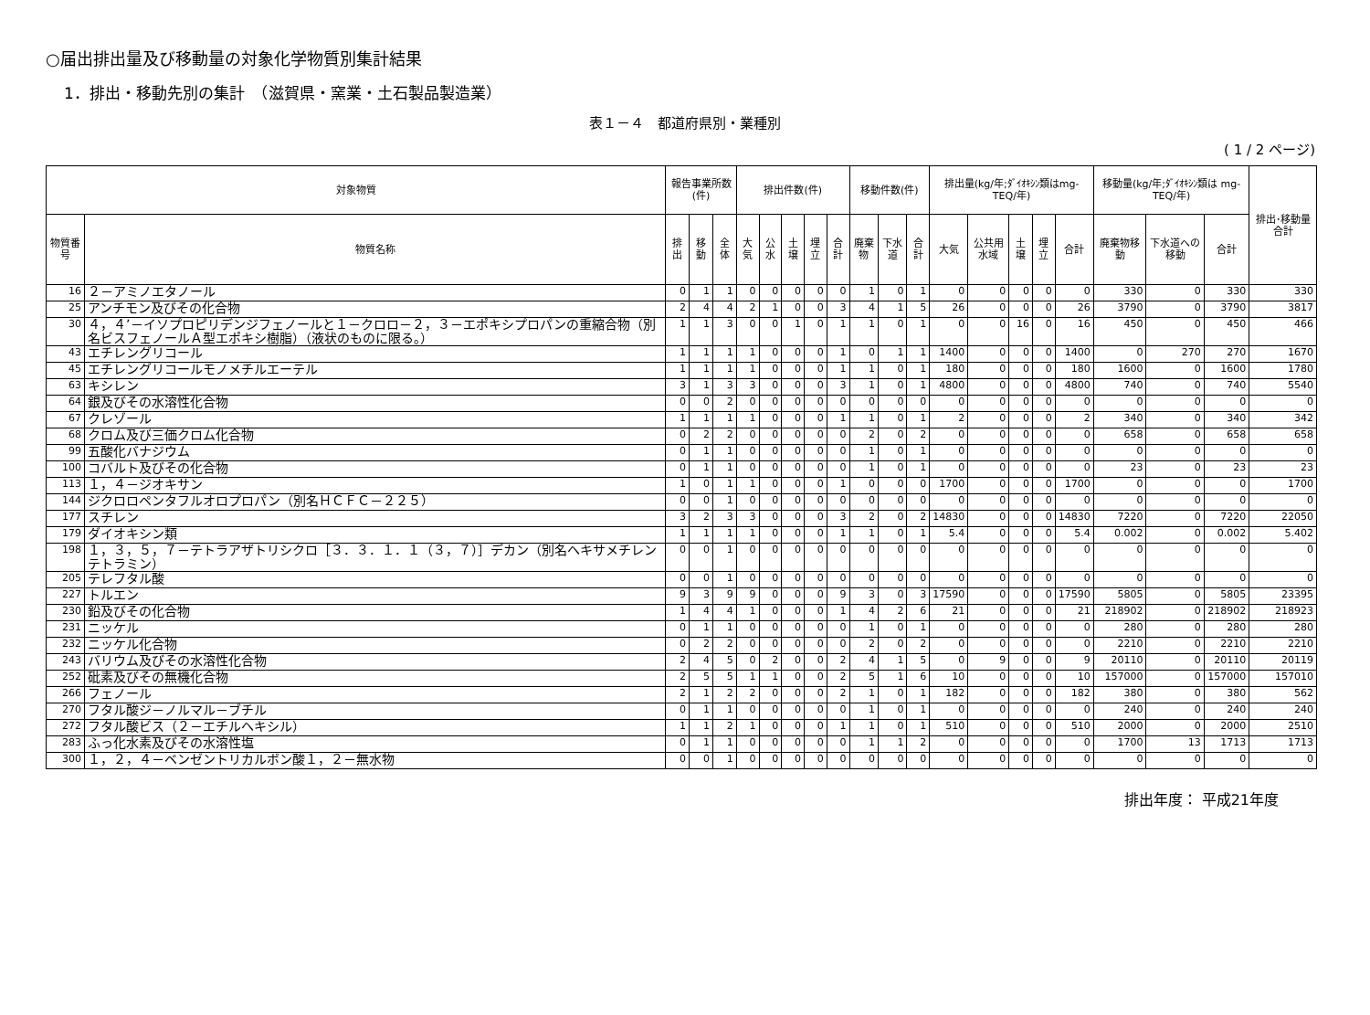○届出排出量及び移動量の対象化学物質別集計結果
1．排出・移動先別の集計　（滋賀県・窯業・土石製品製造業）
表１－４　都道府県別・業種別
( 1 / 2 ページ)
| 対象物質 | | 報告事業所数(件) | | | 排出件数(件) | | | | | 移動件数(件) | | | 排出量(kg/年;ﾀﾞｲｵｷｼﾝ類はmg-TEQ/年) | | | | | 移動量(kg/年;ﾀﾞｲｵｷｼﾝ類は mg-TEQ/年) | | | 排出･移動量合計 |
| --- | --- | --- | --- | --- | --- | --- | --- | --- | --- | --- | --- | --- | --- | --- | --- | --- | --- | --- | --- | --- | --- |
| 物質番号 | 物質名称 | 排出 | 移動 | 全体 | 大気 | 公水 | 土壌 | 埋立 | 合計 | 廃棄物 | 下水道 | 合計 | 大気 | 公共用水域 | 土壌 | 埋立 | 合計 | 廃棄物移動 | 下水道への移動 | 合計 | |
| 16 | ２－アミノエタノール | 0 | 1 | 1 | 0 | 0 | 0 | 0 | 0 | 1 | 0 | 1 | 0 | 0 | 0 | 0 | 0 | 330 | 0 | 330 | 330 |
| 25 | アンチモン及びその化合物 | 2 | 4 | 4 | 2 | 1 | 0 | 0 | 3 | 4 | 1 | 5 | 26 | 0 | 0 | 0 | 26 | 3790 | 0 | 3790 | 3817 |
| 30 | ４，４’－イソプロピリデンジフェノールと１－クロロ－２，３－エポキシプロパンの重縮合物（別名ビスフェノールＡ型エポキシ樹脂）（液状のものに限る。） | 1 | 1 | 3 | 0 | 0 | 1 | 0 | 1 | 1 | 0 | 1 | 0 | 0 | 16 | 0 | 16 | 450 | 0 | 450 | 466 |
| 43 | エチレングリコール | 1 | 1 | 1 | 1 | 0 | 0 | 0 | 1 | 0 | 1 | 1 | 1400 | 0 | 0 | 0 | 1400 | 0 | 270 | 270 | 1670 |
| 45 | エチレングリコールモノメチルエーテル | 1 | 1 | 1 | 1 | 0 | 0 | 0 | 1 | 1 | 0 | 1 | 180 | 0 | 0 | 0 | 180 | 1600 | 0 | 1600 | 1780 |
| 63 | キシレン | 3 | 1 | 3 | 3 | 0 | 0 | 0 | 3 | 1 | 0 | 1 | 4800 | 0 | 0 | 0 | 4800 | 740 | 0 | 740 | 5540 |
| 64 | 銀及びその水溶性化合物 | 0 | 0 | 2 | 0 | 0 | 0 | 0 | 0 | 0 | 0 | 0 | 0 | 0 | 0 | 0 | 0 | 0 | 0 | 0 | 0 |
| 67 | クレゾール | 1 | 1 | 1 | 1 | 0 | 0 | 0 | 1 | 1 | 0 | 1 | 2 | 0 | 0 | 0 | 2 | 340 | 0 | 340 | 342 |
| 68 | クロム及び三価クロム化合物 | 0 | 2 | 2 | 0 | 0 | 0 | 0 | 0 | 2 | 0 | 2 | 0 | 0 | 0 | 0 | 0 | 658 | 0 | 658 | 658 |
| 99 | 五酸化バナジウム | 0 | 1 | 1 | 0 | 0 | 0 | 0 | 0 | 1 | 0 | 1 | 0 | 0 | 0 | 0 | 0 | 0 | 0 | 0 | 0 |
| 100 | コバルト及びその化合物 | 0 | 1 | 1 | 0 | 0 | 0 | 0 | 0 | 1 | 0 | 1 | 0 | 0 | 0 | 0 | 0 | 23 | 0 | 23 | 23 |
| 113 | １，４－ジオキサン | 1 | 0 | 1 | 1 | 0 | 0 | 0 | 1 | 0 | 0 | 0 | 1700 | 0 | 0 | 0 | 1700 | 0 | 0 | 0 | 1700 |
| 144 | ジクロロペンタフルオロプロパン（別名ＨＣＦＣ－２２５） | 0 | 0 | 1 | 0 | 0 | 0 | 0 | 0 | 0 | 0 | 0 | 0 | 0 | 0 | 0 | 0 | 0 | 0 | 0 | 0 |
| 177 | スチレン | 3 | 2 | 3 | 3 | 0 | 0 | 0 | 3 | 2 | 0 | 2 | 14830 | 0 | 0 | 0 | 14830 | 7220 | 0 | 7220 | 22050 |
| 179 | ダイオキシン類 | 1 | 1 | 1 | 1 | 0 | 0 | 0 | 1 | 1 | 0 | 1 | 5.4 | 0 | 0 | 0 | 5.4 | 0.002 | 0 | 0.002 | 5.402 |
| 198 | １，３，５，７－テトラアザトリシクロ［３．３．１．１（３，７）］デカン（別名ヘキサメチレンテトラミン） | 0 | 0 | 1 | 0 | 0 | 0 | 0 | 0 | 0 | 0 | 0 | 0 | 0 | 0 | 0 | 0 | 0 | 0 | 0 | 0 |
| 205 | テレフタル酸 | 0 | 0 | 1 | 0 | 0 | 0 | 0 | 0 | 0 | 0 | 0 | 0 | 0 | 0 | 0 | 0 | 0 | 0 | 0 | 0 |
| 227 | トルエン | 9 | 3 | 9 | 9 | 0 | 0 | 0 | 9 | 3 | 0 | 3 | 17590 | 0 | 0 | 0 | 17590 | 5805 | 0 | 5805 | 23395 |
| 230 | 鉛及びその化合物 | 1 | 4 | 4 | 1 | 0 | 0 | 0 | 1 | 4 | 2 | 6 | 21 | 0 | 0 | 0 | 21 | 218902 | 0 | 218902 | 218923 |
| 231 | ニッケル | 0 | 1 | 1 | 0 | 0 | 0 | 0 | 0 | 1 | 0 | 1 | 0 | 0 | 0 | 0 | 0 | 280 | 0 | 280 | 280 |
| 232 | ニッケル化合物 | 0 | 2 | 2 | 0 | 0 | 0 | 0 | 0 | 2 | 0 | 2 | 0 | 0 | 0 | 0 | 0 | 2210 | 0 | 2210 | 2210 |
| 243 | バリウム及びその水溶性化合物 | 2 | 4 | 5 | 0 | 2 | 0 | 0 | 2 | 4 | 1 | 5 | 0 | 9 | 0 | 0 | 9 | 20110 | 0 | 20110 | 20119 |
| 252 | 砒素及びその無機化合物 | 2 | 5 | 5 | 1 | 1 | 0 | 0 | 2 | 5 | 1 | 6 | 10 | 0 | 0 | 0 | 10 | 157000 | 0 | 157000 | 157010 |
| 266 | フェノール | 2 | 1 | 2 | 2 | 0 | 0 | 0 | 2 | 1 | 0 | 1 | 182 | 0 | 0 | 0 | 182 | 380 | 0 | 380 | 562 |
| 270 | フタル酸ジ－ノルマル－ブチル | 0 | 1 | 1 | 0 | 0 | 0 | 0 | 0 | 1 | 0 | 1 | 0 | 0 | 0 | 0 | 0 | 240 | 0 | 240 | 240 |
| 272 | フタル酸ビス（２－エチルヘキシル） | 1 | 1 | 2 | 1 | 0 | 0 | 0 | 1 | 1 | 0 | 1 | 510 | 0 | 0 | 0 | 510 | 2000 | 0 | 2000 | 2510 |
| 283 | ふっ化水素及びその水溶性塩 | 0 | 1 | 1 | 0 | 0 | 0 | 0 | 0 | 1 | 1 | 2 | 0 | 0 | 0 | 0 | 0 | 1700 | 13 | 1713 | 1713 |
| 300 | １，２，４－ベンゼントリカルボン酸１，２－無水物 | 0 | 0 | 1 | 0 | 0 | 0 | 0 | 0 | 0 | 0 | 0 | 0 | 0 | 0 | 0 | 0 | 0 | 0 | 0 | 0 |
排出年度： 平成21年度